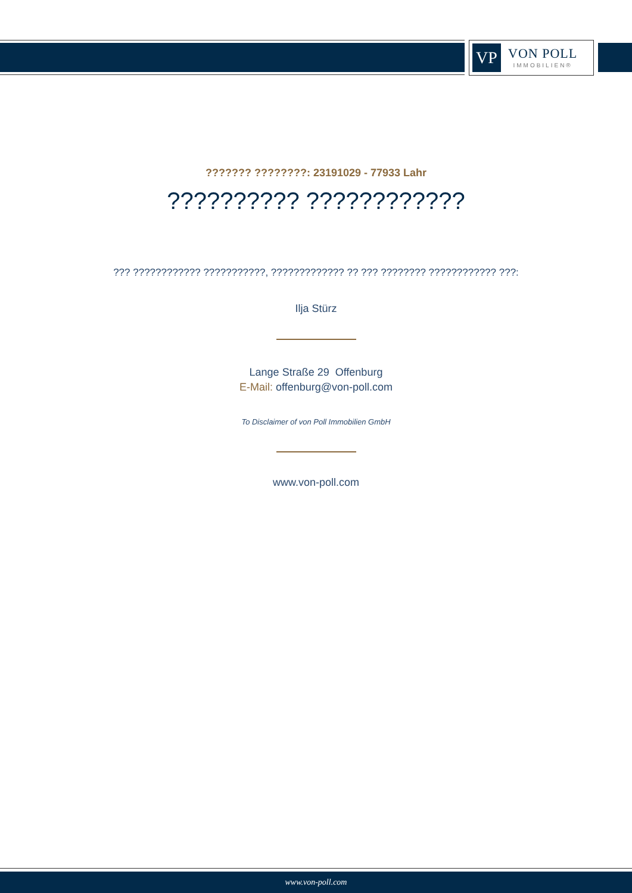VP
VON POLL
IMMOBILIEN®
??????? ????????: 23191029 - 77933 Lahr
?????????? ????????????
??? ???????????? ???????????, ????????????? ?? ??? ???????? ???????????? ???:
Ilja Stürz
Lange Straße 29 Offenburg
E-Mail: offenburg@von-poll.com
To Disclaimer of von Poll Immobilien GmbH
www.von-poll.com
www.von-poll.com